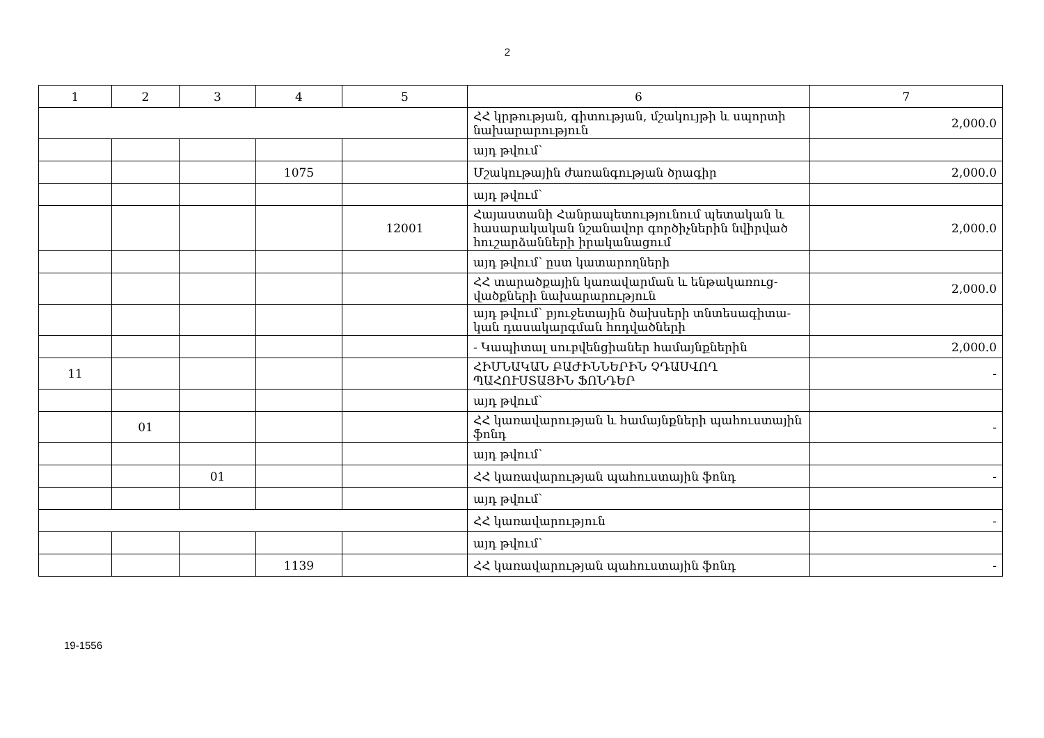2
| 1 | 2 | 3 | 4 | 5 | 6 | 7 |
| --- | --- | --- | --- | --- | --- | --- |
| | | | | | ՀՀ կրթության, գիտության, մշակույթի և սպորտի նախարարություն | 2,000.0 |
| | | | | | այդ թվում՝ | |
| | | | 1075 | | Մշակութային ժառանգության ծրագիր | 2,000.0 |
| | | | | | այդ թվում՝ | |
| | | | | 12001 | Հայաստանի Հանրապետությունում պետական և հասարակական նշանավոր գործիչներին նվիրված հուշարձանների իրականացում | 2,000.0 |
| | | | | | այդ թվում՝ ըստ կատարողների | |
| | | | | | ՀՀ տարածքային կառավարման և ենթակառուց-վածքների նախարարություն | 2,000.0 |
| | | | | | այդ թվում՝ բյուջետային ծախսերի տնտեսագիտա-կան դասակարգման հոդվածների | |
| | | | | | - Կապիտալ սուբվենցիաներ համայնքներին | 2,000.0 |
| 11 | | | | | ՀԻՄՆԱԿԱՆ ԲԱԺԻՆՆԵՐԻՆ ՉԴԱՍՎՈՂ ՊԱՀՈՒՍՏԱՅԻՆ ՖՈՆԴԵՐ | - |
| | | | | | այդ թվում՝ | |
| | 01 | | | | ՀՀ կառավարության և համայնքների պահուստային ֆոնդ | - |
| | | | | | այդ թվում՝ | |
| | | 01 | | | ՀՀ կառավարության պահուստային ֆոնդ | - |
| | | | | | այդ թվում՝ | |
| | | | | | ՀՀ կառավարություն | - |
| | | | | | այդ թվում՝ | |
| | | | 1139 | | ՀՀ կառավարության պահուստային ֆոնդ | - |
19-1556